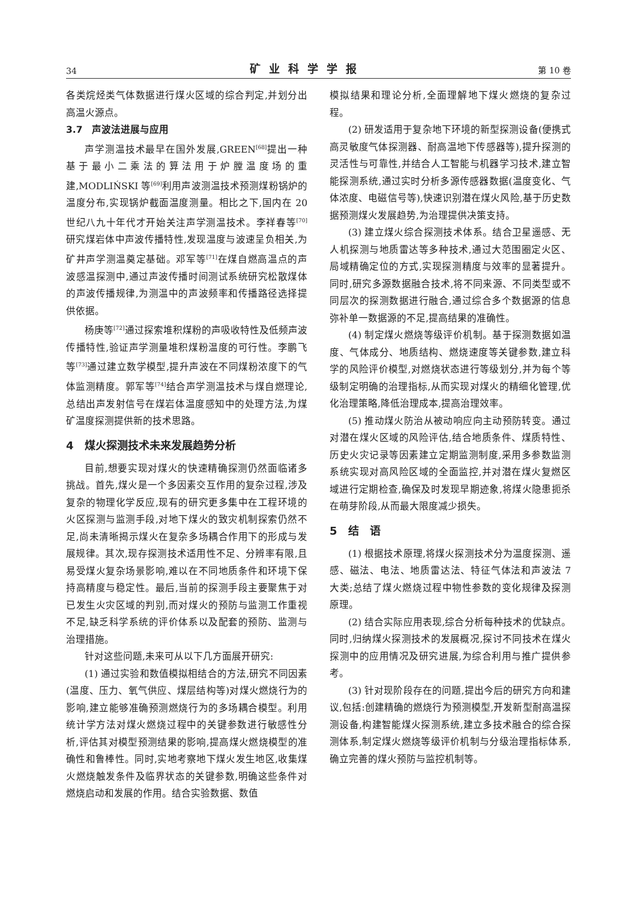34 矿业科学学报 第 10 卷
各类烷烃类气体数据进行煤火区域的综合判定,并划分出高温火源点。
3.7　声波法进展与应用
声学测温技术最早在国外发展,GREEN<sup>[68]</sup>提出一种基于最小二乘法的算法用于炉膛温度场的重建,MODLIŃSKI 等<sup>[69]</sup>利用声波测温技术预测煤粉锅炉的温度分布,实现锅炉截面温度测量。相比之下,国内在 20 世纪八九十年代才开始关注声学测温技术。李祥春等<sup>[70]</sup>研究煤岩体中声波传播特性,发现温度与波速呈负相关,为矿井声学测温奠定基础。邓军等<sup>[71]</sup>在煤自燃高温点的声波感温探测中,通过声波传播时间测试系统研究松散煤体的声波传播规律,为测温中的声波频率和传播路径选择提供依据。
杨庚等<sup>[72]</sup>通过探索堆积煤粉的声吸收特性及低频声波传播特性,验证声学测量堆积煤粉温度的可行性。李鹏飞等<sup>[73]</sup>通过建立数学模型,提升声波在不同煤粉浓度下的气体监测精度。郭军等<sup>[74]</sup>结合声学测温技术与煤自燃理论,总结出声发射信号在煤岩体温度感知中的处理方法,为煤矿温度探测提供新的技术思路。
4　煤火探测技术未来发展趋势分析
目前,想要实现对煤火的快速精确探测仍然面临诸多挑战。首先,煤火是一个多因素交互作用的复杂过程,涉及复杂的物理化学反应,现有的研究更多集中在工程环境的火区探测与监测手段,对地下煤火的致灾机制探索仍然不足,尚未清晰揭示煤火在复杂多场耦合作用下的形成与发展规律。其次,现存探测技术适用性不足、分辨率有限,且易受煤火复杂场景影响,难以在不同地质条件和环境下保持高精度与稳定性。最后,当前的探测手段主要聚焦于对已发生火灾区域的判别,而对煤火的预防与监测工作重视不足,缺乏科学系统的评价体系以及配套的预防、监测与治理措施。
针对这些问题,未来可从以下几方面展开研究:
(1) 通过实验和数值模拟相结合的方法,研究不同因素(温度、压力、氧气供应、煤层结构等)对煤火燃烧行为的影响,建立能够准确预测燃烧行为的多场耦合模型。利用统计学方法对煤火燃烧过程中的关键参数进行敏感性分析,评估其对模型预测结果的影响,提高煤火燃烧模型的准确性和鲁棒性。同时,实地考察地下煤火发生地区,收集煤火燃烧触发条件及临界状态的关键参数,明确这些条件对燃烧启动和发展的作用。结合实验数据、数值
模拟结果和理论分析,全面理解地下煤火燃烧的复杂过程。
(2) 研发适用于复杂地下环境的新型探测设备(便携式高灵敏度气体探测器、耐高温地下传感器等),提升探测的灵活性与可靠性,并结合人工智能与机器学习技术,建立智能探测系统,通过实时分析多源传感器数据(温度变化、气体浓度、电磁信号等),快速识别潜在煤火风险,基于历史数据预测煤火发展趋势,为治理提供决策支持。
(3) 建立煤火综合探测技术体系。结合卫星遥感、无人机探测与地质雷达等多种技术,通过大范围圈定火区、局域精确定位的方式,实现探测精度与效率的显著提升。同时,研究多源数据融合技术,将不同来源、不同类型或不同层次的探测数据进行融合,通过综合多个数据源的信息弥补单一数据源的不足,提高结果的准确性。
(4) 制定煤火燃烧等级评价机制。基于探测数据如温度、气体成分、地质结构、燃烧速度等关键参数,建立科学的风险评价模型,对燃烧状态进行等级划分,并为每个等级制定明确的治理指标,从而实现对煤火的精细化管理,优化治理策略,降低治理成本,提高治理效率。
(5) 推动煤火防治从被动响应向主动预防转变。通过对潜在煤火区域的风险评估,结合地质条件、煤质特性、历史火灾记录等因素建立定期监测制度,采用多参数监测系统实现对高风险区域的全面监控,并对潜在煤火复燃区域进行定期检查,确保及时发现早期迹象,将煤火隐患扼杀在萌芽阶段,从而最大限度减少损失。
5　结　语
(1) 根据技术原理,将煤火探测技术分为温度探测、遥感、磁法、电法、地质雷达法、特征气体法和声波法 7 大类;总结了煤火燃烧过程中物性参数的变化规律及探测原理。
(2) 结合实际应用表现,综合分析每种技术的优缺点。同时,归纳煤火探测技术的发展概况,探讨不同技术在煤火探测中的应用情况及研究进展,为综合利用与推广提供参考。
(3) 针对现阶段存在的问题,提出今后的研究方向和建议,包括:创建精确的燃烧行为预测模型,开发新型耐高温探测设备,构建智能煤火探测系统,建立多技术融合的综合探测体系,制定煤火燃烧等级评价机制与分级治理指标体系,确立完善的煤火预防与监控机制等。